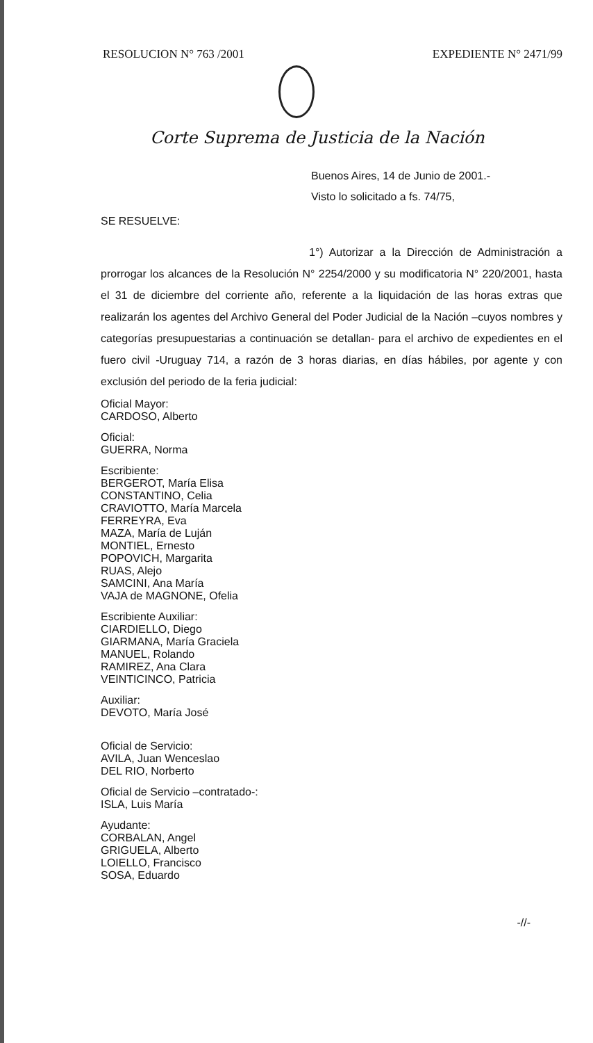RESOLUCION N° 763 /2001 EXPEDIENTE N° 2471/99
Corte Suprema de Justicia de la Nación
Buenos Aires, 14 de Junio de 2001.-
Visto lo solicitado a fs. 74/75,
SE RESUELVE:
1°) Autorizar a la Dirección de Administración a prorrogar los alcances de la Resolución N° 2254/2000 y su modificatoria N° 220/2001, hasta el 31 de diciembre del corriente año, referente a la liquidación de las horas extras que realizarán los agentes del Archivo General del Poder Judicial de la Nación –cuyos nombres y categorías presupuestarias a continuación se detallan- para el archivo de expedientes en el fuero civil -Uruguay 714, a razón de 3 horas diarias, en días hábiles, por agente y con exclusión del periodo de la feria judicial:
Oficial Mayor:
CARDOSO, Alberto
Oficial:
GUERRA, Norma
Escribiente:
BERGEROT, María Elisa
CONSTANTINO, Celia
CRAVIOTTO, María Marcela
FERREYRA, Eva
MAZA, María de Luján
MONTIEL, Ernesto
POPOVICH, Margarita
RUAS, Alejo
SAMCINI, Ana María
VAJA de MAGNONE, Ofelia
Escribiente Auxiliar:
CIARDIELLO, Diego
GIARMANA, María Graciela
MANUEL, Rolando
RAMIREZ, Ana Clara
VEINTICINCO, Patricia
Auxiliar:
DEVOTO, María José
Oficial de Servicio:
AVILA, Juan Wenceslao
DEL RIO, Norberto
Oficial de Servicio –contratado-:
ISLA, Luis María
Ayudante:
CORBALAN, Angel
GRIGUELA, Alberto
LOIELLO, Francisco
SOSA, Eduardo
-//-